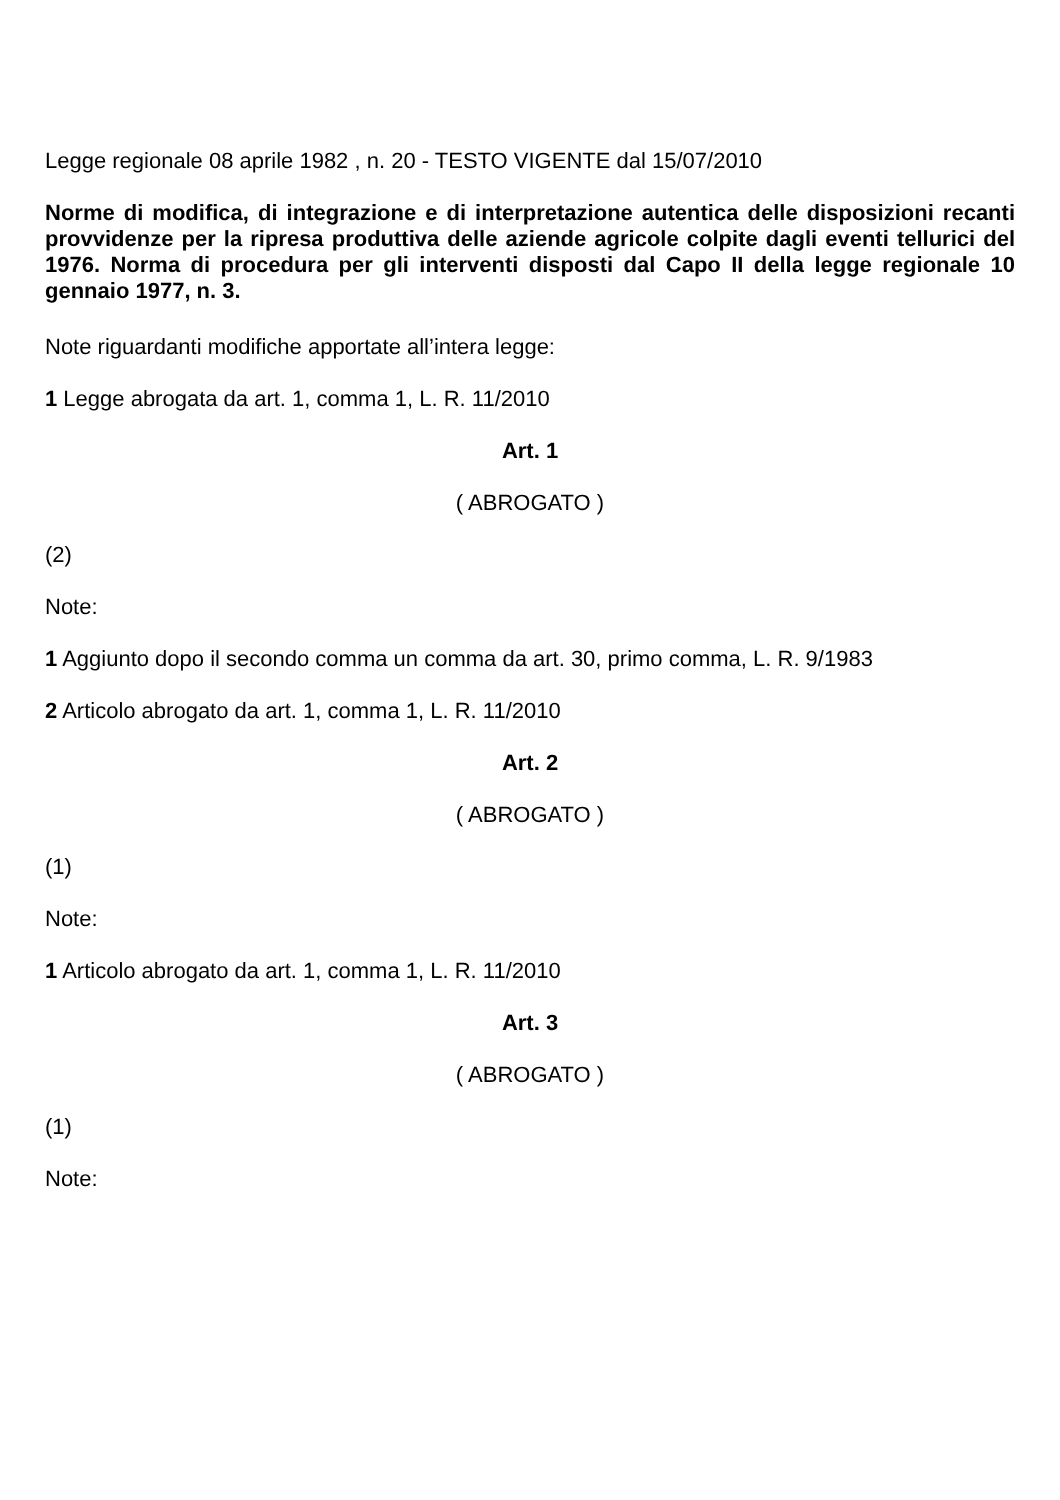Legge regionale 08 aprile 1982 , n. 20 - TESTO VIGENTE dal 15/07/2010
Norme di modifica, di integrazione e di interpretazione autentica delle disposizioni recanti provvidenze per la ripresa produttiva delle aziende agricole colpite dagli eventi tellurici del 1976. Norma di procedura per gli interventi disposti dal Capo II della legge regionale 10 gennaio 1977, n. 3.
Note riguardanti modifiche apportate all’intera legge:
1 Legge abrogata da art. 1, comma 1, L. R. 11/2010
Art. 1
( ABROGATO )
(2)
Note:
1 Aggiunto dopo il secondo comma un comma da art. 30, primo comma, L. R. 9/1983
2 Articolo abrogato da art. 1, comma 1, L. R. 11/2010
Art. 2
( ABROGATO )
(1)
Note:
1 Articolo abrogato da art. 1, comma 1, L. R. 11/2010
Art. 3
( ABROGATO )
(1)
Note: